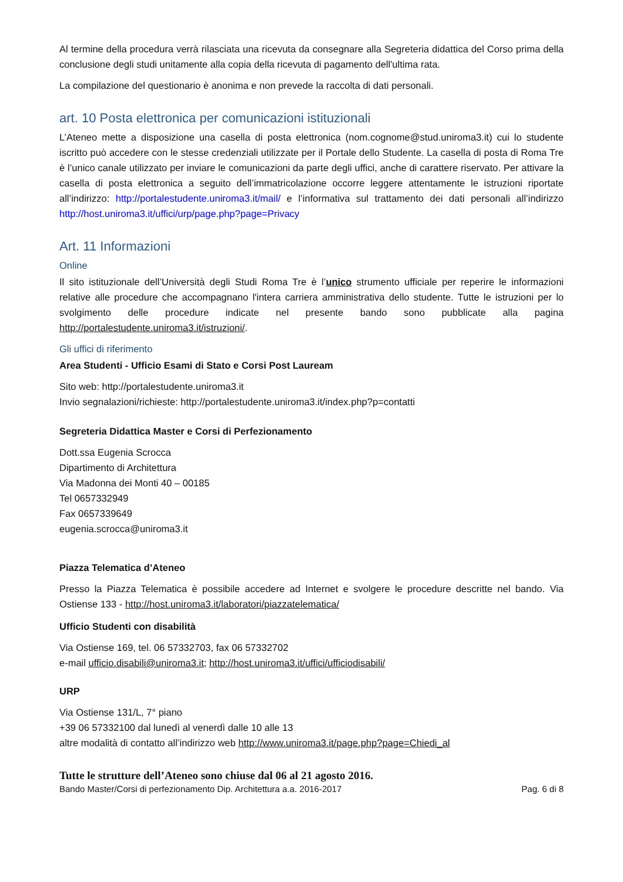Al termine della procedura verrà rilasciata una ricevuta da consegnare alla Segreteria didattica del Corso prima della conclusione degli studi unitamente alla copia della ricevuta di pagamento dell'ultima rata.
La compilazione del questionario è anonima e non prevede la raccolta di dati personali.
art. 10 Posta elettronica per comunicazioni istituzionali
L’Ateneo mette a disposizione una casella di posta elettronica (nom.cognome@stud.uniroma3.it) cui lo studente iscritto può accedere con le stesse credenziali utilizzate per il Portale dello Studente. La casella di posta di Roma Tre è l’unico canale utilizzato per inviare le comunicazioni da parte degli uffici, anche di carattere riservato. Per attivare la casella di posta elettronica a seguito dell’immatricolazione occorre leggere attentamente le istruzioni riportate all’indirizzo: http://portalestudente.uniroma3.it/mail/ e l’informativa sul trattamento dei dati personali all’indirizzo http://host.uniroma3.it/uffici/urp/page.php?page=Privacy
Art. 11 Informazioni
Online
Il sito istituzionale dell’Università degli Studi Roma Tre è l’unico strumento ufficiale per reperire le informazioni relative alle procedure che accompagnano l'intera carriera amministrativa dello studente. Tutte le istruzioni per lo svolgimento delle procedure indicate nel presente bando sono pubblicate alla pagina http://portalestudente.uniroma3.it/istruzioni/.
Gli uffici di riferimento
Area Studenti - Ufficio Esami di Stato e Corsi Post Lauream
Sito web: http://portalestudente.uniroma3.it
Invio segnalazioni/richieste: http://portalestudente.uniroma3.it/index.php?p=contatti
Segreteria Didattica Master e Corsi di Perfezionamento
Dott.ssa Eugenia Scrocca
Dipartimento di Architettura
Via Madonna dei Monti 40 – 00185
Tel 0657332949
Fax 0657339649
eugenia.scrocca@uniroma3.it
Piazza Telematica d’Ateneo
Presso la Piazza Telematica è possibile accedere ad Internet e svolgere le procedure descritte nel bando. Via Ostiense 133 - http://host.uniroma3.it/laboratori/piazzatelematica/
Ufficio Studenti con disabilità
Via Ostiense 169, tel. 06 57332703, fax 06 57332702
e-mail ufficio.disabili@uniroma3.it; http://host.uniroma3.it/uffici/ufficiodisabili/
URP
Via Ostiense 131/L, 7° piano
+39 06 57332100 dal lunedì al venerdì dalle 10 alle 13
altre modalità di contatto all’indirizzo web http://www.uniroma3.it/page.php?page=Chiedi_al
Tutte le strutture dell’Ateneo sono chiuse dal 06 al 21 agosto 2016.
Bando Master/Corsi di perfezionamento Dip. Architettura a.a. 2016-2017 Pag. 6 di 8